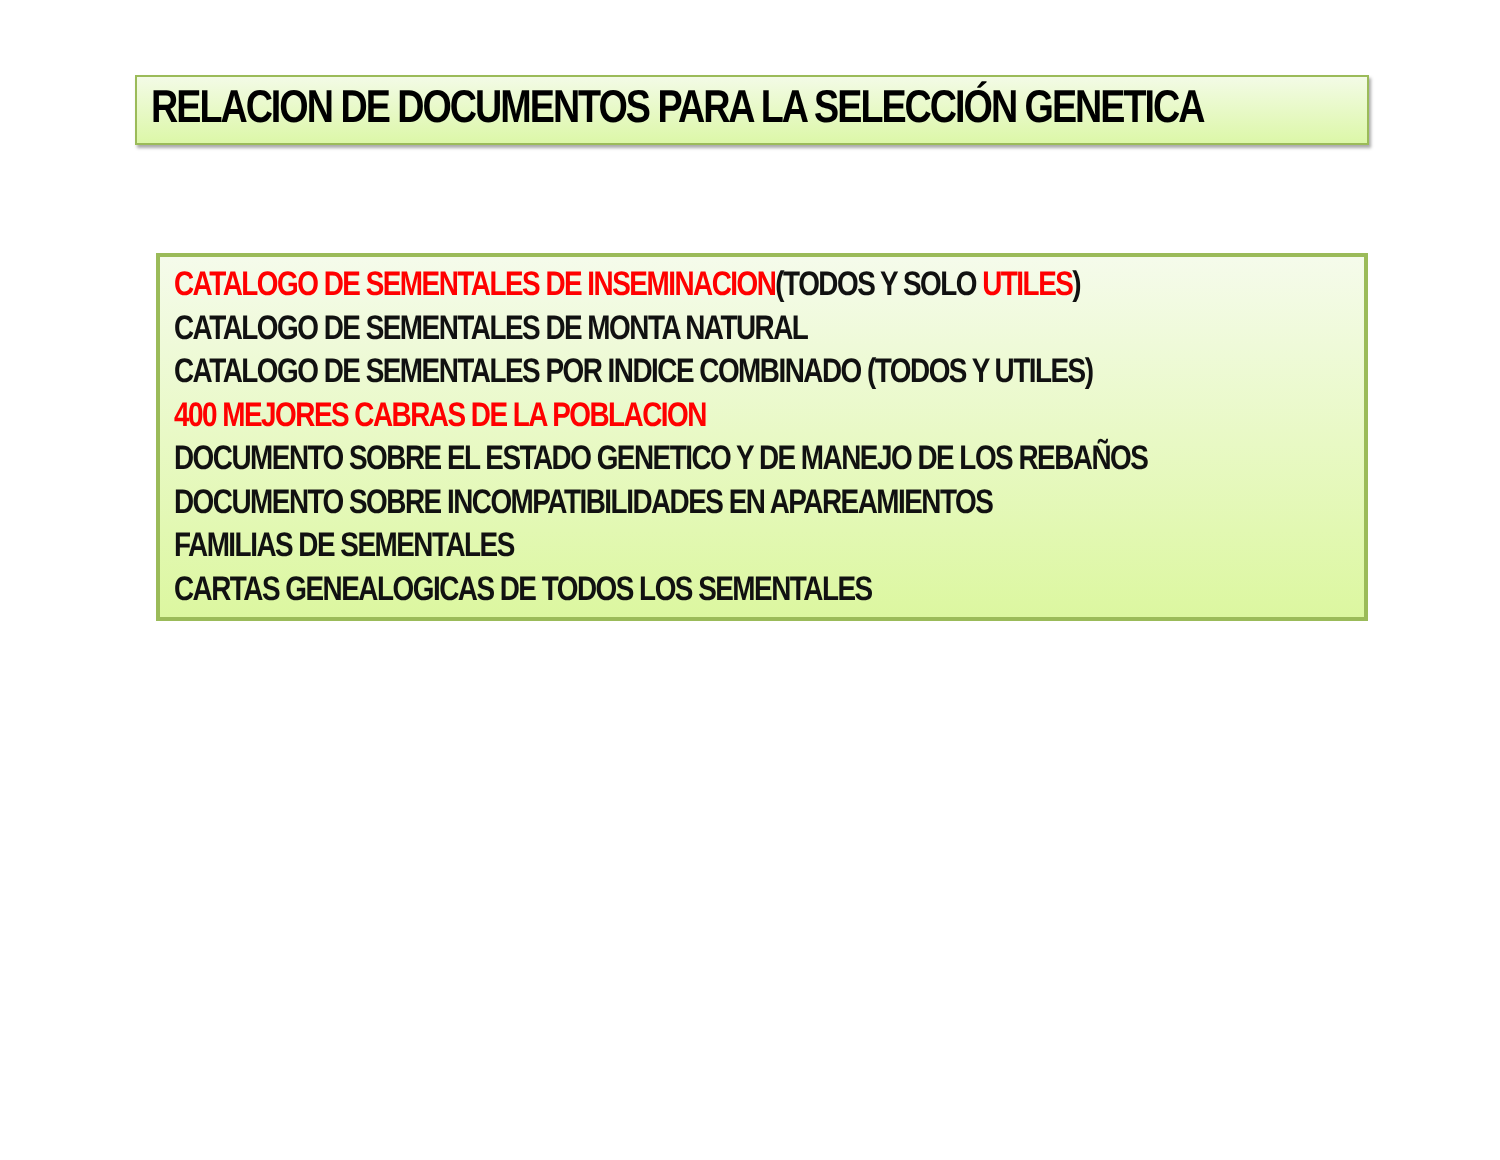RELACION DE DOCUMENTOS PARA LA SELECCIÓN GENETICA
CATALOGO DE SEMENTALES DE INSEMINACION(TODOS Y SOLO UTILES)
CATALOGO DE SEMENTALES DE MONTA NATURAL
CATALOGO DE SEMENTALES POR INDICE COMBINADO (TODOS Y UTILES)
400 MEJORES CABRAS DE LA POBLACION
DOCUMENTO SOBRE EL ESTADO GENETICO Y DE MANEJO DE LOS REBAÑOS
DOCUMENTO SOBRE INCOMPATIBILIDADES EN APAREAMIENTOS
FAMILIAS DE SEMENTALES
CARTAS GENEALOGICAS DE TODOS LOS SEMENTALES